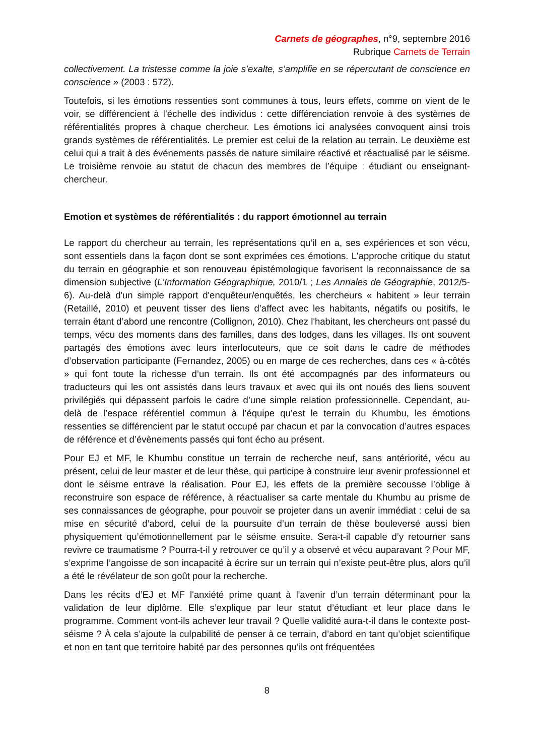Carnets de géographes, n°9, septembre 2016
Rubrique Carnets de Terrain
collectivement. La tristesse comme la joie s’exalte, s’amplifie en se répercutant de conscience en conscience » (2003 : 572).
Toutefois, si les émotions ressenties sont communes à tous, leurs effets, comme on vient de le voir, se différencient à l’échelle des individus : cette différenciation renvoie à des systèmes de référentialités propres à chaque chercheur. Les émotions ici analysées convoquent ainsi trois grands systèmes de référentialités. Le premier est celui de la relation au terrain. Le deuxième est celui qui a trait à des événements passés de nature similaire réactivé et réactualisé par le séisme. Le troisième renvoie au statut de chacun des membres de l’équipe : étudiant ou enseignant-chercheur.
Emotion et systèmes de référentialités : du rapport émotionnel au terrain
Le rapport du chercheur au terrain, les représentations qu’il en a, ses expériences et son vécu, sont essentiels dans la façon dont se sont exprimées ces émotions. L'approche critique du statut du terrain en géographie et son renouveau épistémologique favorisent la reconnaissance de sa dimension subjective (L'Information Géographique, 2010/1 ; Les Annales de Géographie, 2012/5-6). Au-delà d'un simple rapport d'enquêteur/enquêtés, les chercheurs « habitent » leur terrain (Retaillé, 2010) et peuvent tisser des liens d’affect avec les habitants, négatifs ou positifs, le terrain étant d’abord une rencontre (Collignon, 2010). Chez l'habitant, les chercheurs ont passé du temps, vécu des moments dans des familles, dans des lodges, dans les villages. Ils ont souvent partagés des émotions avec leurs interlocuteurs, que ce soit dans le cadre de méthodes d’observation participante (Fernandez, 2005) ou en marge de ces recherches, dans ces « à-côtés » qui font toute la richesse d’un terrain. Ils ont été accompagnés par des informateurs ou traducteurs qui les ont assistés dans leurs travaux et avec qui ils ont noués des liens souvent privilégiés qui dépassent parfois le cadre d’une simple relation professionnelle. Cependant, au-delà de l’espace référentiel commun à l’équipe qu’est le terrain du Khumbu, les émotions ressenties se différencient par le statut occupé par chacun et par la convocation d’autres espaces de référence et d’évènements passés qui font écho au présent.
Pour EJ et MF, le Khumbu constitue un terrain de recherche neuf, sans antériorité, vécu au présent, celui de leur master et de leur thèse, qui participe à construire leur avenir professionnel et dont le séisme entrave la réalisation. Pour EJ, les effets de la première secousse l’oblige à reconstruire son espace de référence, à réactualiser sa carte mentale du Khumbu au prisme de ses connaissances de géographe, pour pouvoir se projeter dans un avenir immédiat : celui de sa mise en sécurité d’abord, celui de la poursuite d’un terrain de thèse bouleversé aussi bien physiquement qu’émotionnellement par le séisme ensuite. Sera-t-il capable d’y retourner sans revivre ce traumatisme ? Pourra-t-il y retrouver ce qu’il y a observé et vécu auparavant ? Pour MF, s’exprime l’angoisse de son incapacité à écrire sur un terrain qui n’existe peut-être plus, alors qu’il a été le révélateur de son goût pour la recherche.
Dans les récits d’EJ et MF l'anxiété prime quant à l'avenir d’un terrain déterminant pour la validation de leur diplôme. Elle s’explique par leur statut d’étudiant et leur place dans le programme. Comment vont-ils achever leur travail ? Quelle validité aura-t-il dans le contexte post-séisme ? À cela s’ajoute la culpabilité de penser à ce terrain, d’abord en tant qu’objet scientifique et non en tant que territoire habité par des personnes qu’ils ont fréquentées
8